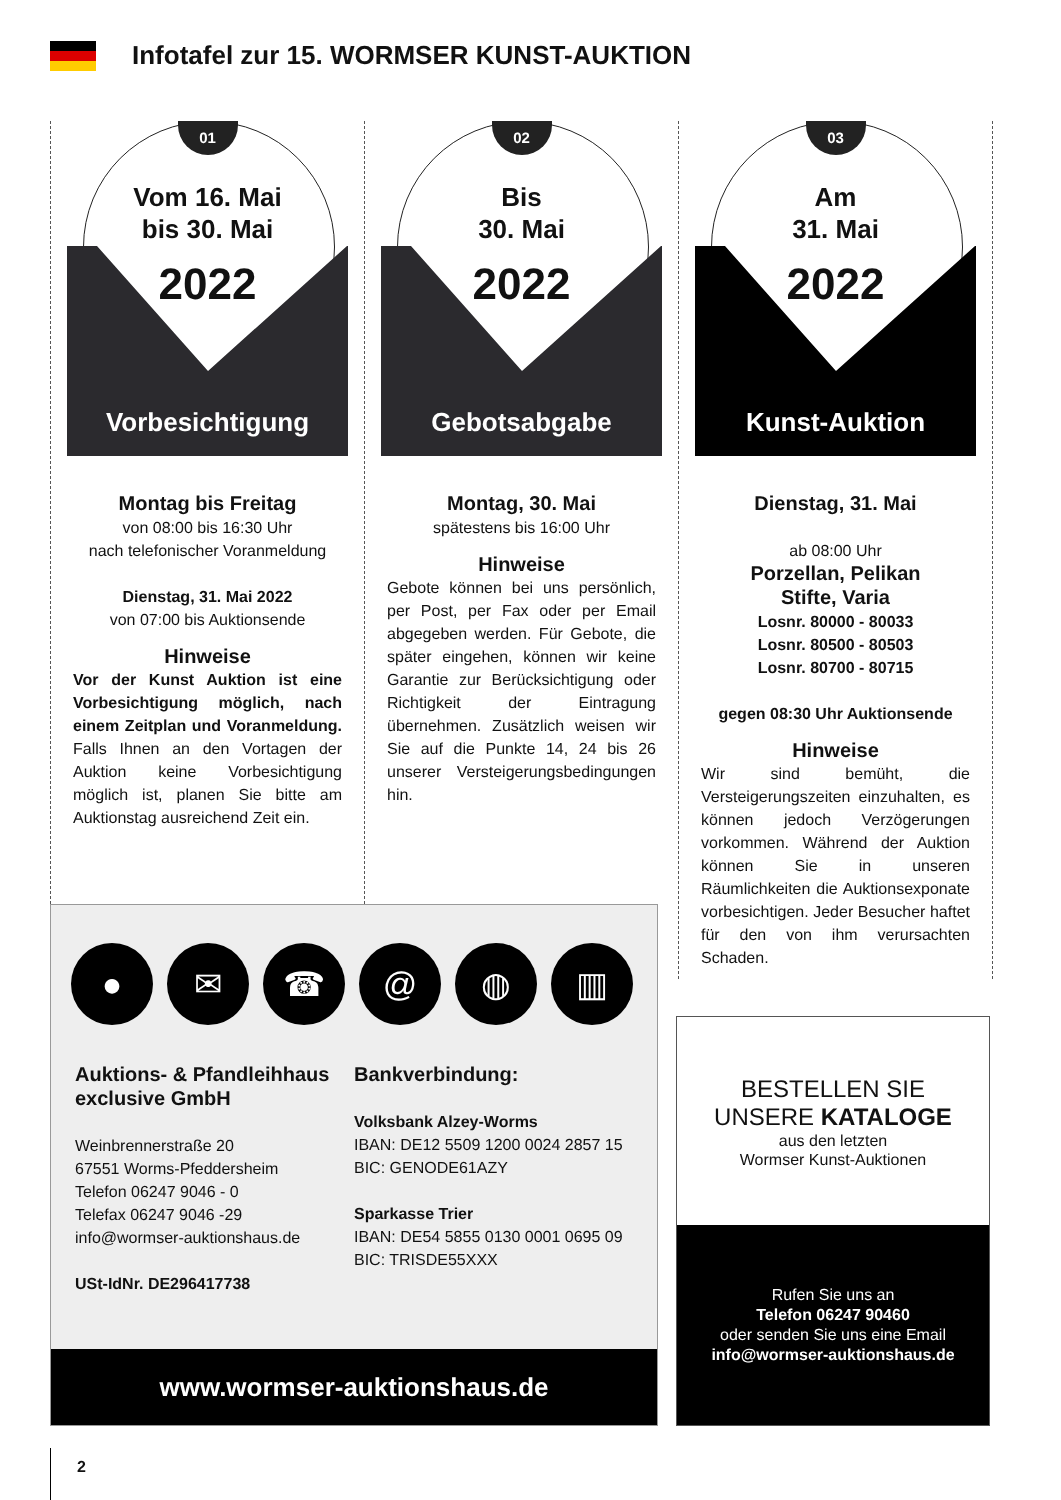Infotafel zur 15. WORMSER KUNST-AUKTION
01
Vom 16. Mai
bis 30. Mai
2022
Vorbesichtigung
Montag bis Freitag
von 08:00 bis 16:30 Uhr
nach telefonischer Voranmeldung
Dienstag, 31. Mai 2022
von 07:00 bis Auktionsende
Hinweise
Vor der Kunst Auktion ist eine Vorbesichtigung möglich, nach einem Zeitplan und Voranmeldung. Falls Ihnen an den Vortagen der Auktion keine Vorbesichtigung möglich ist, planen Sie bitte am Auktionstag ausreichend Zeit ein.
02
Bis
30. Mai
2022
Gebotsabgabe
Montag, 30. Mai
spätestens bis 16:00 Uhr
Hinweise
Gebote können bei uns persönlich, per Post, per Fax oder per Email abgegeben werden. Für Gebote, die später eingehen, können wir keine Garantie zur Berücksichtigung oder Richtigkeit der Eintragung übernehmen. Zusätzlich weisen wir Sie auf die Punkte 14, 24 bis 26 unserer Versteigerungsbedingungen hin.
03
Am
31. Mai
2022
Kunst-Auktion
Dienstag, 31. Mai
ab 08:00 Uhr
Porzellan, Pelikan
Stifte, Varia
Losnr. 80000 - 80033
Losnr. 80500 - 80503
Losnr. 80700 - 80715
gegen 08:30 Uhr Auktionsende
Hinweise
Wir sind bemüht, die Versteigerungszeiten einzuhalten, es können jedoch Verzögerungen vorkommen. Während der Auktion können Sie in unseren Räumlichkeiten die Auktionsexponate vorbesichtigen. Jeder Besucher haftet für den von ihm verursachten Schaden.
● ✉ ☎ @ ◍ ▥
Auktions- & Pfandleihhaus exclusive GmbH
Weinbrennerstraße 20
67551 Worms-Pfeddersheim
Telefon 06247 9046 - 0
Telefax 06247 9046 -29
info@wormser-auktionshaus.de
USt-IdNr. DE296417738
Bankverbindung:
Volksbank Alzey-Worms
IBAN: DE12 5509 1200 0024 2857 15
BIC: GENODE61AZY
Sparkasse Trier
IBAN: DE54 5855 0130 0001 0695 09
BIC: TRISDE55XXX
www.wormser-auktionshaus.de
BESTELLEN SIE
UNSERE KATALOGE
aus den letzten
Wormser Kunst-Auktionen
Rufen Sie uns an
Telefon 06247 90460
oder senden Sie uns eine Email
info@wormser-auktionshaus.de
2